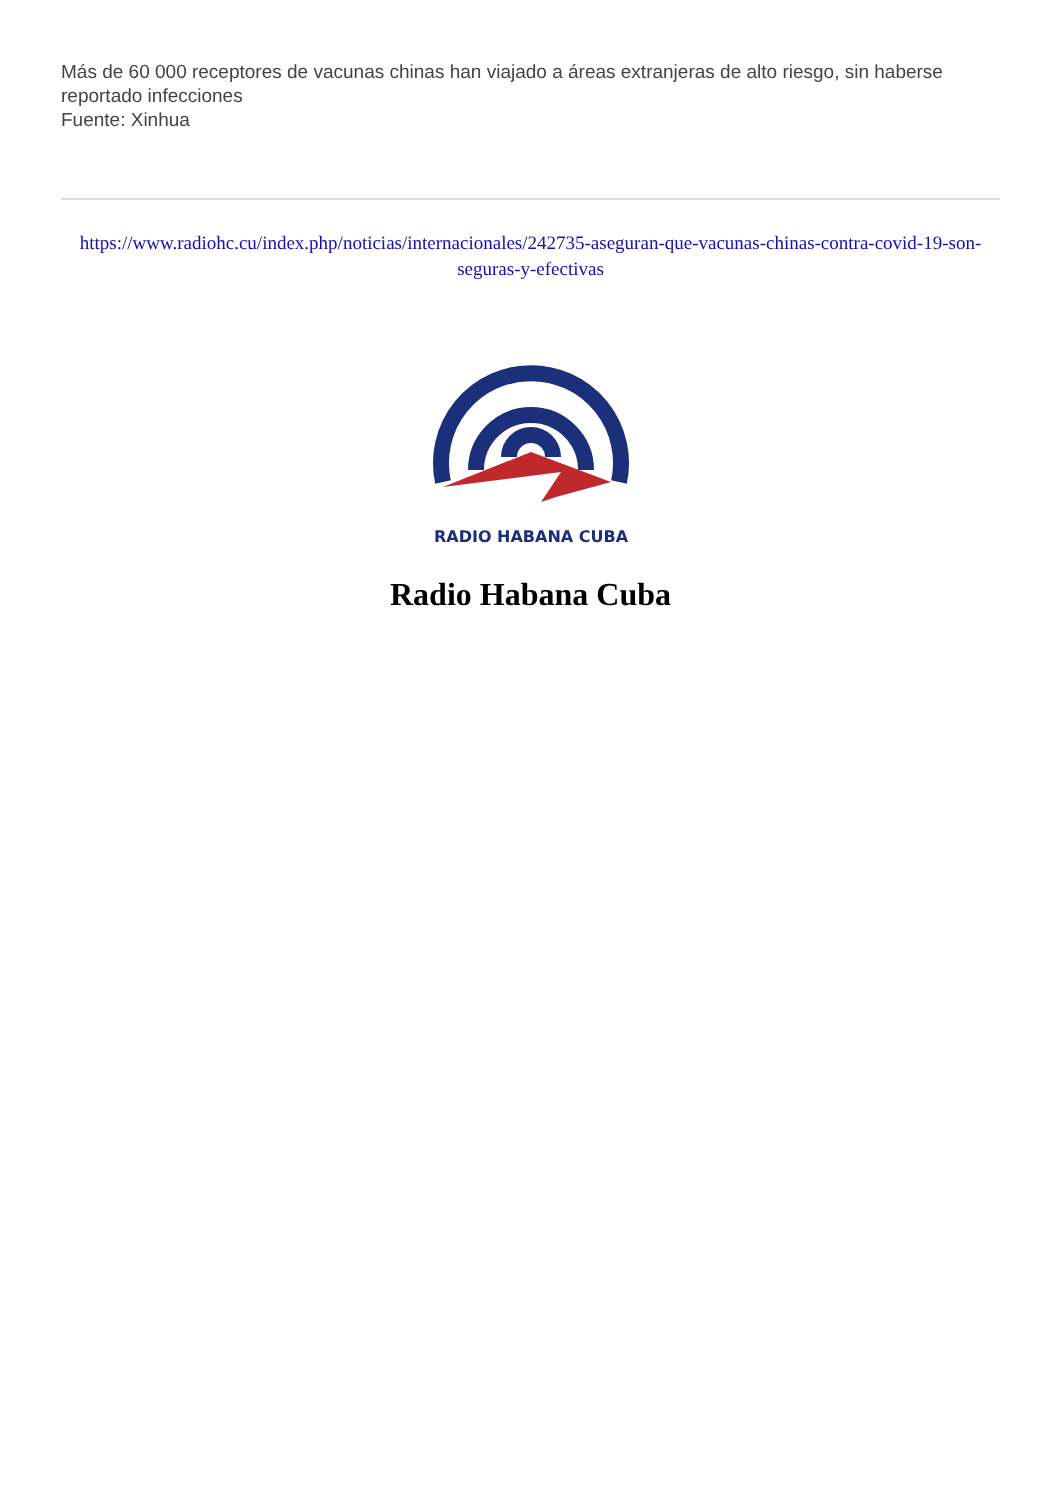Más de 60 000 receptores de vacunas chinas han viajado a áreas extranjeras de alto riesgo, sin haberse reportado infecciones
Fuente: Xinhua
https://www.radiohc.cu/index.php/noticias/internacionales/242735-aseguran-que-vacunas-chinas-contra-covid-19-son-seguras-y-efectivas
RADIO HABANA CUBA
Radio Habana Cuba